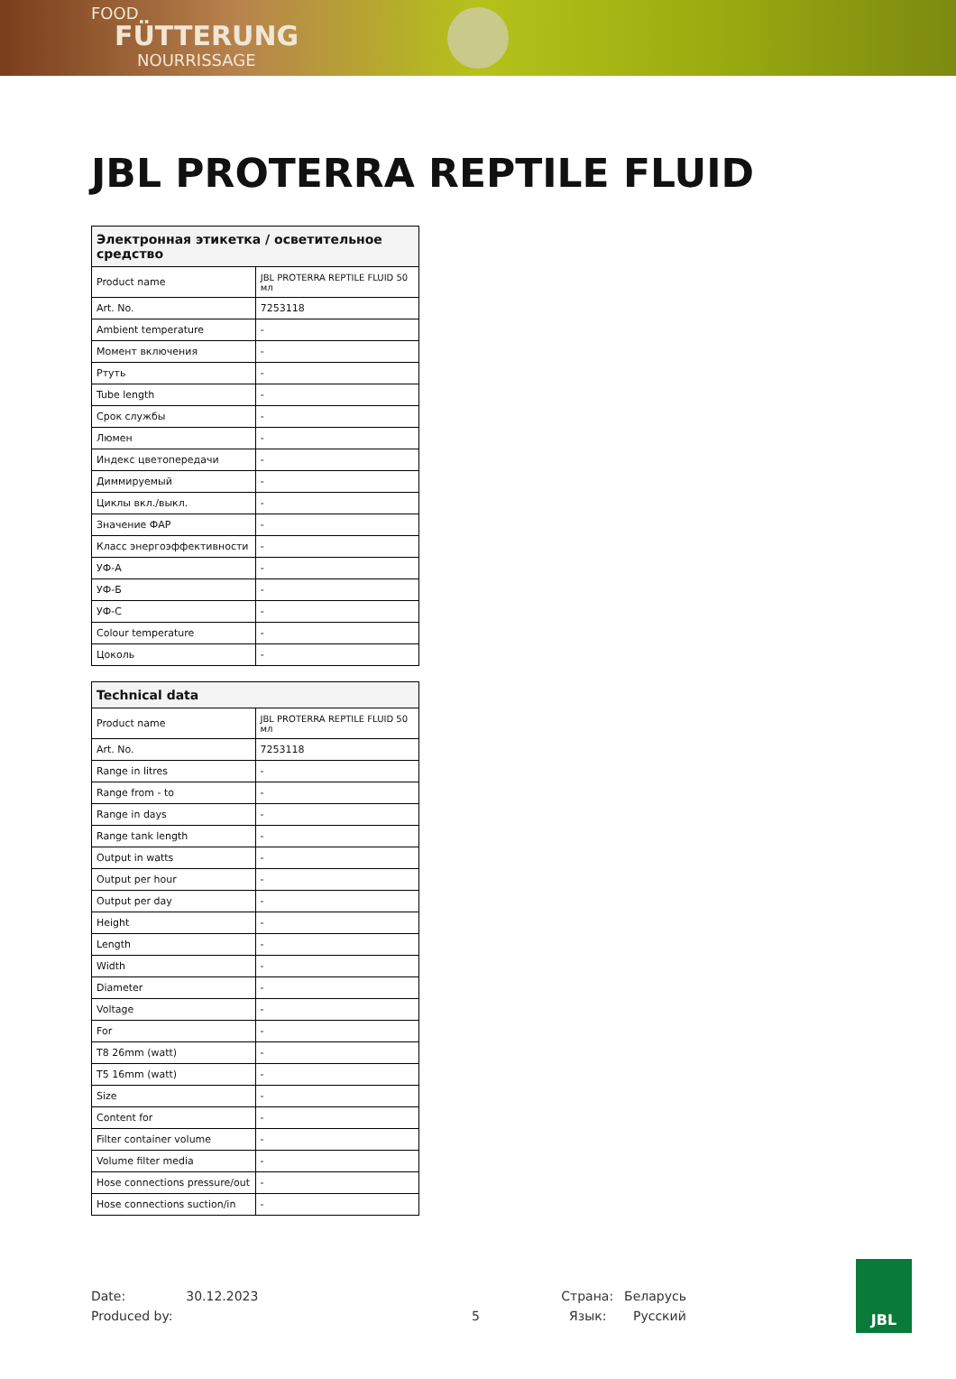FOOD
FÜTTERUNG
NOURRISSAGE
JBL PROTERRA REPTILE FLUID
| Электронная этикетка / осветительное средство | |
| --- | --- |
| Product name | JBL PROTERRA REPTILE FLUID 50 мл |
| Art. No. | 7253118 |
| Ambient temperature | - |
| Момент включения | - |
| Ртуть | - |
| Tube length | - |
| Срок службы | - |
| Люмен | - |
| Индекс цветопередачи | - |
| Диммируемый | - |
| Циклы вкл./выкл. | - |
| Значение ФАР | - |
| Класс энергоэффективности | - |
| УФ-A | - |
| УФ-Б | - |
| УФ-C | - |
| Colour temperature | - |
| Цоколь | - |
| Technical data | |
| --- | --- |
| Product name | JBL PROTERRA REPTILE FLUID 50 мл |
| Art. No. | 7253118 |
| Range in litres | - |
| Range from - to | - |
| Range in days | - |
| Range tank length | - |
| Output in watts | - |
| Output per hour | - |
| Output per day | - |
| Height | - |
| Length | - |
| Width | - |
| Diameter | - |
| Voltage | - |
| For | - |
| T8 26mm (watt) | - |
| T5 16mm (watt) | - |
| Size | - |
| Content for | - |
| Filter container volume | - |
| Volume filter media | - |
| Hose connections pressure/out | - |
| Hose connections suction/in | - |
Date: 30.12.2023 Страна: Беларусь
Produced by: 5 Язык: Русский
JBL